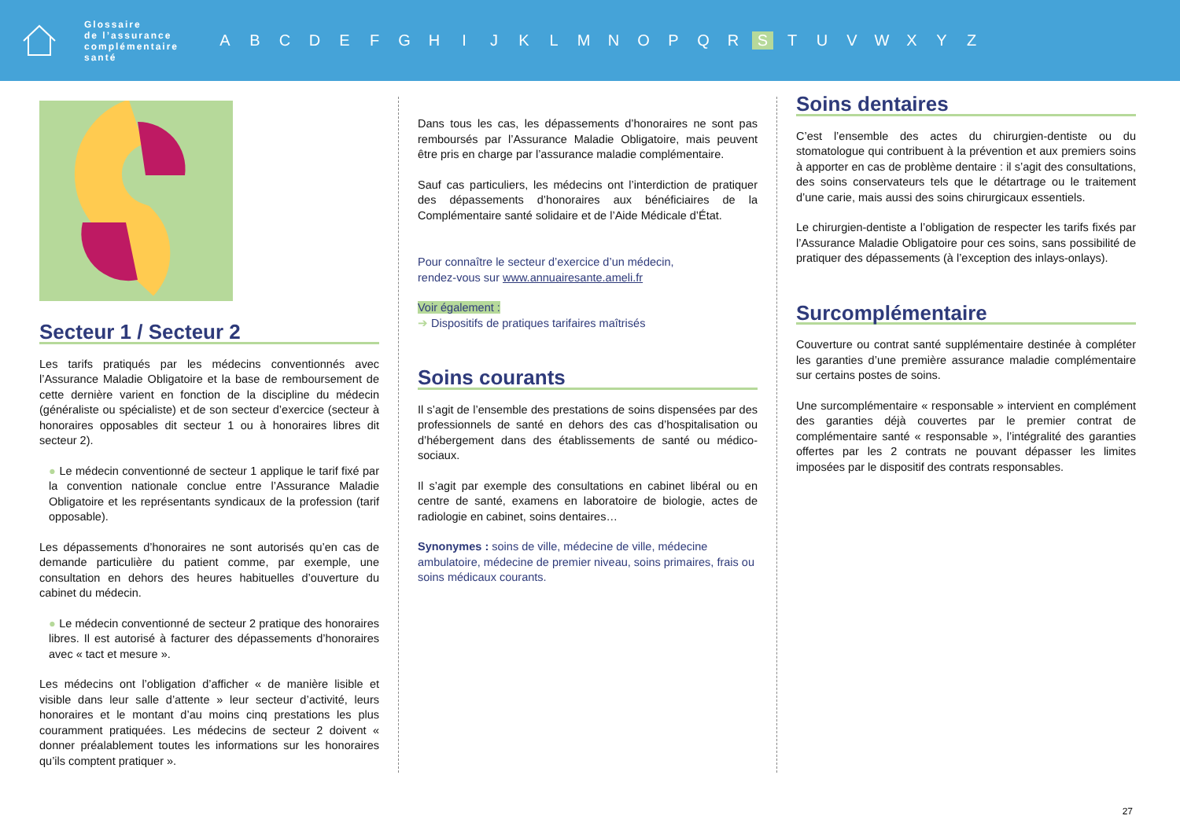Glossaire
de l’assurance
complémentaire
santé
A B C D E F G H I J K L M N O P Q R S T U V W X Y Z
Secteur 1 / Secteur 2
Les tarifs pratiqués par les médecins conventionnés avec l’Assurance Maladie Obligatoire et la base de remboursement de cette dernière varient en fonction de la discipline du médecin (généraliste ou spécialiste) et de son secteur d’exercice (secteur à honoraires opposables dit secteur 1 ou à honoraires libres dit secteur 2).
● Le médecin conventionné de secteur 1 applique le tarif fixé par la convention nationale conclue entre l’Assurance Maladie Obligatoire et les représentants syndicaux de la profession (tarif opposable).
Les dépassements d’honoraires ne sont autorisés qu’en cas de demande particulière du patient comme, par exemple, une consultation en dehors des heures habituelles d’ouverture du cabinet du médecin.
● Le médecin conventionné de secteur 2 pratique des honoraires libres. Il est autorisé à facturer des dépassements d’honoraires avec « tact et mesure ».
Les médecins ont l’obligation d’afficher « de manière lisible et visible dans leur salle d’attente » leur secteur d’activité, leurs honoraires et le montant d’au moins cinq prestations les plus couramment pratiquées. Les médecins de secteur 2 doivent « donner préalablement toutes les informations sur les honoraires qu’ils comptent pratiquer ».
Dans tous les cas, les dépassements d’honoraires ne sont pas remboursés par l’Assurance Maladie Obligatoire, mais peuvent être pris en charge par l’assurance maladie complémentaire.
Sauf cas particuliers, les médecins ont l’interdiction de pratiquer des dépassements d’honoraires aux bénéficiaires de la Complémentaire santé solidaire et de l’Aide Médicale d’État.
Pour connaître le secteur d’exercice d’un médecin,
rendez-vous sur www.annuairesante.ameli.fr
Voir également :
➔ Dispositifs de pratiques tarifaires maîtrisés
Soins courants
Il s’agit de l’ensemble des prestations de soins dispensées par des professionnels de santé en dehors des cas d’hospitalisation ou d’hébergement dans des établissements de santé ou médico-sociaux.
Il s’agit par exemple des consultations en cabinet libéral ou en centre de santé, examens en laboratoire de biologie, actes de radiologie en cabinet, soins dentaires…
Synonymes : soins de ville, médecine de ville, médecine ambulatoire, médecine de premier niveau, soins primaires, frais ou soins médicaux courants.
Soins dentaires
C’est l’ensemble des actes du chirurgien-dentiste ou du stomatologue qui contribuent à la prévention et aux premiers soins à apporter en cas de problème dentaire : il s’agit des consultations, des soins conservateurs tels que le détartrage ou le traitement d’une carie, mais aussi des soins chirurgicaux essentiels.
Le chirurgien-dentiste a l’obligation de respecter les tarifs fixés par l’Assurance Maladie Obligatoire pour ces soins, sans possibilité de pratiquer des dépassements (à l’exception des inlays-onlays).
Surcomplémentaire
Couverture ou contrat santé supplémentaire destinée à compléter les garanties d’une première assurance maladie complémentaire sur certains postes de soins.
Une surcomplémentaire « responsable » intervient en complément des garanties déjà couvertes par le premier contrat de complémentaire santé « responsable », l’intégralité des garanties offertes par les 2 contrats ne pouvant dépasser les limites imposées par le dispositif des contrats responsables.
27